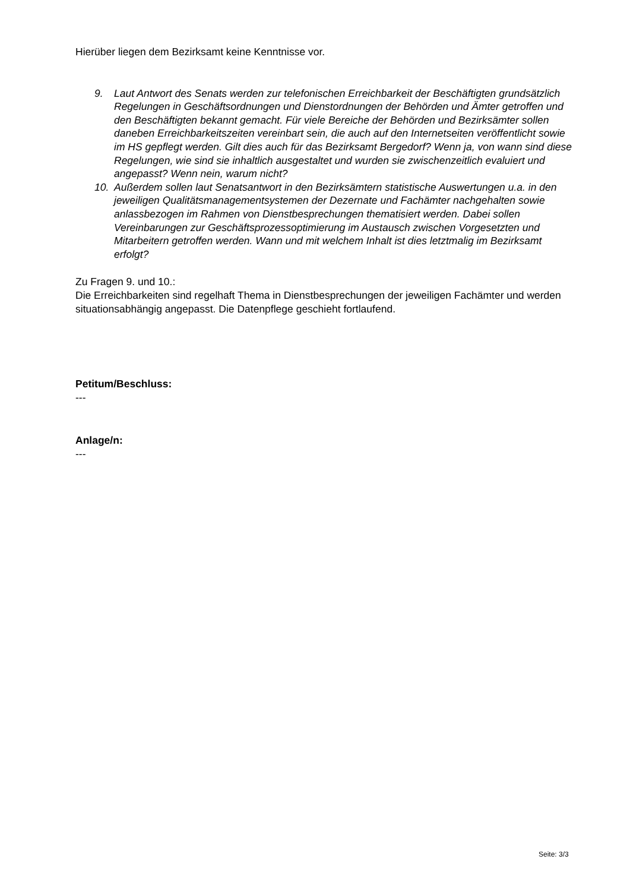Hierüber liegen dem Bezirksamt keine Kenntnisse vor.
9. Laut Antwort des Senats werden zur telefonischen Erreichbarkeit der Beschäftigten grundsätzlich Regelungen in Geschäftsordnungen und Dienstordnungen der Behörden und Ämter getroffen und den Beschäftigten bekannt gemacht. Für viele Bereiche der Behörden und Bezirksämter sollen daneben Erreichbarkeitszeiten vereinbart sein, die auch auf den Internetseiten veröffentlicht sowie im HS gepflegt werden. Gilt dies auch für das Bezirksamt Bergedorf? Wenn ja, von wann sind diese Regelungen, wie sind sie inhaltlich ausgestaltet und wurden sie zwischenzeitlich evaluiert und angepasst? Wenn nein, warum nicht?
10. Außerdem sollen laut Senatsantwort in den Bezirksämtern statistische Auswertungen u.a. in den jeweiligen Qualitätsmanagementsystemen der Dezernate und Fachämter nachgehalten sowie anlassbezogen im Rahmen von Dienstbesprechungen thematisiert werden. Dabei sollen Vereinbarungen zur Geschäftsprozessoptimierung im Austausch zwischen Vorgesetzten und Mitarbeitern getroffen werden. Wann und mit welchem Inhalt ist dies letztmalig im Bezirksamt erfolgt?
Zu Fragen 9. und 10.:
Die Erreichbarkeiten sind regelhaft Thema in Dienstbesprechungen der jeweiligen Fachämter und werden situationsabhängig angepasst. Die Datenpflege geschieht fortlaufend.
Petitum/Beschluss:
---
Anlage/n:
---
Seite: 3/3